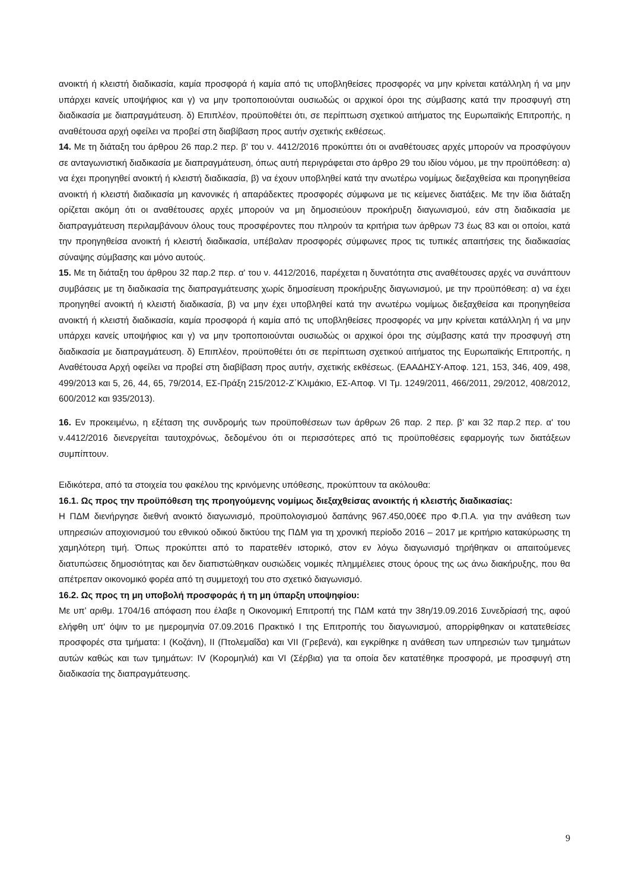ανοικτή ή κλειστή διαδικασία, καμία προσφορά ή καμία από τις υποβληθείσες προσφορές να μην κρίνεται κατάλληλη ή να μην υπάρχει κανείς υποψήφιος και γ) να μην τροποποιούνται ουσιωδώς οι αρχικοί όροι της σύμβασης κατά την προσφυγή στη διαδικασία με διαπραγμάτευση. δ) Επιπλέον, προϋποθέτει ότι, σε περίπτωση σχετικού αιτήματος της Ευρωπαϊκής Επιτροπής, η αναθέτουσα αρχή οφείλει να προβεί στη διαβίβαση προς αυτήν σχετικής εκθέσεως.
14. Με τη διάταξη του άρθρου 26 παρ.2 περ. β' του ν. 4412/2016 προκύπτει ότι οι αναθέτουσες αρχές μπορούν να προσφύγουν σε ανταγωνιστική διαδικασία με διαπραγμάτευση, όπως αυτή περιγράφεται στο άρθρο 29 του ιδίου νόμου, με την προϋπόθεση: α) να έχει προηγηθεί ανοικτή ή κλειστή διαδικασία, β) να έχουν υποβληθεί κατά την ανωτέρω νομίμως διεξαχθείσα και προηγηθείσα ανοικτή ή κλειστή διαδικασία μη κανονικές ή απαράδεκτες προσφορές σύμφωνα με τις κείμενες διατάξεις. Με την ίδια διάταξη ορίζεται ακόμη ότι οι αναθέτουσες αρχές μπορούν να μη δημοσιεύουν προκήρυξη διαγωνισμού, εάν στη διαδικασία με διαπραγμάτευση περιλαμβάνουν όλους τους προσφέροντες που πληρούν τα κριτήρια των άρθρων 73 έως 83 και οι οποίοι, κατά την προηγηθείσα ανοικτή ή κλειστή διαδικασία, υπέβαλαν προσφορές σύμφωνες προς τις τυπικές απαιτήσεις της διαδικασίας σύναψης σύμβασης και μόνο αυτούς.
15. Με τη διάταξη του άρθρου 32 παρ.2 περ. α' του ν. 4412/2016, παρέχεται η δυνατότητα στις αναθέτουσες αρχές να συνάπτουν συμβάσεις με τη διαδικασία της διαπραγμάτευσης χωρίς δημοσίευση προκήρυξης διαγωνισμού, με την προϋπόθεση: α) να έχει προηγηθεί ανοικτή ή κλειστή διαδικασία, β) να μην έχει υποβληθεί κατά την ανωτέρω νομίμως διεξαχθείσα και προηγηθείσα ανοικτή ή κλειστή διαδικασία, καμία προσφορά ή καμία από τις υποβληθείσες προσφορές να μην κρίνεται κατάλληλη ή να μην υπάρχει κανείς υποψήφιος και γ) να μην τροποποιούνται ουσιωδώς οι αρχικοί όροι της σύμβασης κατά την προσφυγή στη διαδικασία με διαπραγμάτευση. δ) Επιπλέον, προϋποθέτει ότι σε περίπτωση σχετικού αιτήματος της Ευρωπαϊκής Επιτροπής, η Αναθέτουσα Αρχή οφείλει να προβεί στη διαβίβαση προς αυτήν, σχετικής εκθέσεως. (ΕΑΑΔΗΣΥ-Αποφ. 121, 153, 346, 409, 498, 499/2013 και 5, 26, 44, 65, 79/2014, ΕΣ-Πράξη 215/2012-Ζ΄Κλιμάκιο, ΕΣ-Αποφ. VI Τμ. 1249/2011, 466/2011, 29/2012, 408/2012, 600/2012 και 935/2013).
16. Εν προκειμένω, η εξέταση της συνδρομής των προϋποθέσεων των άρθρων 26 παρ. 2 περ. β' και 32 παρ.2 περ. α' του ν.4412/2016 διενεργείται ταυτοχρόνως, δεδομένου ότι οι περισσότερες από τις προϋποθέσεις εφαρμογής των διατάξεων συμπίπτουν.
Ειδικότερα, από τα στοιχεία του φακέλου της κρινόμενης υπόθεσης, προκύπτουν τα ακόλουθα:
16.1. Ως προς την προϋπόθεση της προηγούμενης νομίμως διεξαχθείσας ανοικτής ή κλειστής διαδικασίας:
Η ΠΔΜ διενήργησε διεθνή ανοικτό διαγωνισμό, προϋπολογισμού δαπάνης 967.450,00€€ προ Φ.Π.Α. για την ανάθεση των υπηρεσιών αποχιονισμού του εθνικού οδικού δικτύου της ΠΔΜ για τη χρονική περίοδο 2016 – 2017 με κριτήριο κατακύρωσης τη χαμηλότερη τιμή. Όπως προκύπτει από το παρατεθέν ιστορικό, στον εν λόγω διαγωνισμό τηρήθηκαν οι απαιτούμενες διατυπώσεις δημοσιότητας και δεν διαπιστώθηκαν ουσιώδεις νομικές πλημμέλειες στους όρους της ως άνω διακήρυξης, που θα απέτρεπαν οικονομικό φορέα από τη συμμετοχή του στο σχετικό διαγωνισμό.
16.2. Ως προς τη μη υποβολή προσφοράς ή τη μη ύπαρξη υποψηφίου:
Με υπ’ αριθμ. 1704/16 απόφαση που έλαβε η Οικονομική Επιτροπή της ΠΔΜ κατά την 38η/19.09.2016 Συνεδρίασή της, αφού ελήφθη υπ' όψιν το με ημερομηνία 07.09.2016 Πρακτικό Ι της Επιτροπής του διαγωνισμού, απορρίφθηκαν οι κατατεθείσες προσφορές στα τμήματα: Ι (Κοζάνη), ΙΙ (Πτολεμαΐδα) και VII (Γρεβενά), και εγκρίθηκε η ανάθεση των υπηρεσιών των τμημάτων αυτών καθώς και των τμημάτων: IV (Κορομηλιά) και VI (Σέρβια) για τα οποία δεν κατατέθηκε προσφορά, με προσφυγή στη διαδικασία της διαπραγμάτευσης.
9